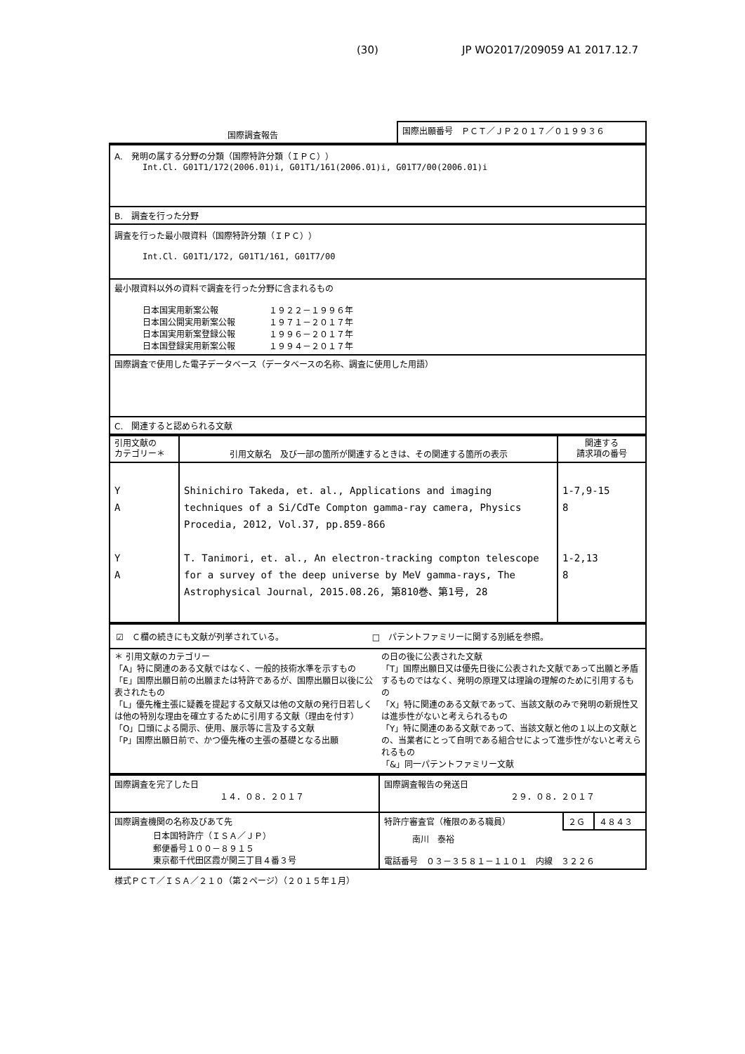(30) JP WO2017/209059 A1 2017.12.7
| 国際調査報告 | 国際出願番号 ＰＣＴ／ＪＰ２０１７／０１９９３６ |
| A. 発明の属する分野の分類（国際特許分類（ＩＰＣ）） Int.Cl. G01T1/172(2006.01)i, G01T1/161(2006.01)i, G01T7/00(2006.01)i |
| B. 調査を行った分野 |
| 調査を行った最小限資料（国際特許分類（ＩＰＣ）） Int.Cl. G01T1/172, G01T1/161, G01T7/00 |
| 最小限資料以外の資料で調査を行った分野に含まれるもの 日本国実用新案公報 １９２２－１９９６年 日本国公開実用新案公報 １９７１－２０１７年 日本国実用新案登録公報 １９９６－２０１７年 日本国登録実用新案公報 １９９４－２０１７年 |
| 国際調査で使用した電子データベース（データベースの名称、調査に使用した用語） |
| C. 関連すると認められる文献 |
| 引用文献の カテゴリー＊ | 引用文献名 及び一部の箇所が関連するときは、その関連する箇所の表示 | 関連する 請求項の番号 |
| --- | --- | --- |
| Y A Y A | Shinichiro Takeda, et. al., Applications and imaging techniques of a Si/CdTe Compton gamma-ray camera, Physics Procedia, 2012, Vol.37, pp.859-866 T. Tanimori, et. al., An electron-tracking compton telescope for a survey of the deep universe by MeV gamma-rays, The Astrophysical Journal, 2015.08.26, 第810巻、第1号, 28 | 1-7,9-15 8 1-2,13 8 |
| ☑ Ｃ欄の続きにも文献が列挙されている。 □ パテントファミリーに関する別紙を参照。 |
| ＊ 引用文献のカテゴリー 「A」特に関連のある文献ではなく、一般的技術水準を示すもの 「E」国際出願日前の出願または特許であるが、国際出願日以後に公表されたもの 「L」優先権主張に疑義を提起する文献又は他の文献の発行日若しくは他の特別な理由を確立するために引用する文献（理由を付す） 「O」口頭による開示、使用、展示等に言及する文献 「P」国際出願日前で、かつ優先権の主張の基礎となる出願 の日の後に公表された文献 「T」国際出願日又は優先日後に公表された文献であって出願と矛盾するものではなく、発明の原理又は理論の理解のために引用するもの 「X」特に関連のある文献であって、当該文献のみで発明の新規性又は進歩性がないと考えられるもの 「Y」特に関連のある文献であって、当該文献と他の１以上の文献との、当業者にとって自明である組合せによって進歩性がないと考えられるもの 「&」同一パテントファミリー文献 |
| 国際調査を完了した日 １４．０８．２０１７ | 国際調査報告の発送日 ２９．０８．２０１７ | | |
| 国際調査機関の名称及びあて先 日本国特許庁（ＩＳＡ／ＪＰ） 郵便番号１００－８９１５ 東京都千代田区霞が関三丁目４番３号 | 特許庁審査官（権限のある職員） | ２Ｇ | ４８４３ |
| | 南川 泰裕 電話番号 ０３－３５８１－１１０１ 内線 ３２２６ | | |
様式ＰＣＴ／ＩＳＡ／２１０（第２ページ）（２０１５年１月）